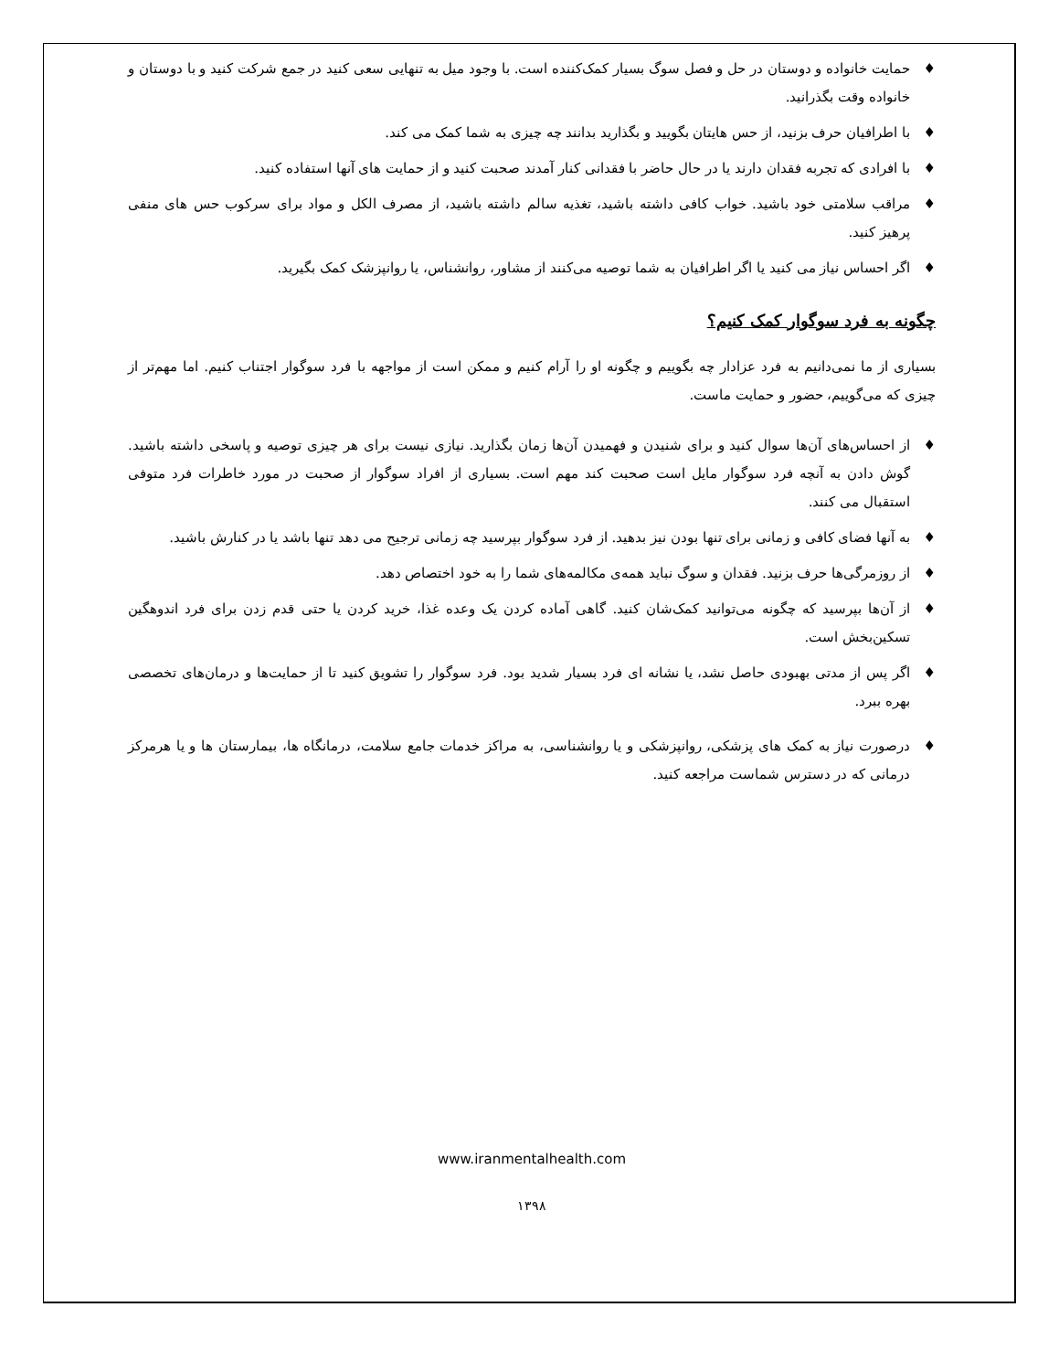♦ حمایت خانواده و دوستان در حل و فصل سوگ بسیار کمک‌کننده است. با وجود میل به تنهایی سعی کنید در جمع شرکت کنید و با دوستان و خانواده وقت بگذرانید.
♦ با اطرافیان حرف بزنید، از حس هایتان بگویید و بگذارید بدانند چه چیزی به شما کمک می کند.
♦ با افرادی که تجربه فقدان دارند یا در حال حاضر با فقدانی کنار آمدند صحبت کنید و از حمایت های آنها استفاده کنید.
♦ مراقب سلامتی خود باشید. خواب کافی داشته باشید، تغذیه سالم داشته باشید، از مصرف الکل و مواد برای سرکوب حس های منفی پرهیز کنید.
♦ اگر احساس نیاز می کنید یا اگر اطرافیان به شما توصیه می‌کنند از مشاور، روانشناس، یا روانپزشک کمک بگیرید.
چگونه به فرد سوگوار کمک کنیم؟
بسیاری از ما نمی‌دانیم به فرد عزادار چه بگوییم و چگونه او را آرام کنیم و ممکن است از مواجهه با فرد سوگوار اجتناب کنیم. اما مهم‌تر از چیزی که می‌گوییم، حضور و حمایت ماست.
♦ از احساس‌های آن‌ها سوال کنید و برای شنیدن و فهمیدن آن‌ها زمان بگذارید. نیازی نیست برای هر چیزی توصیه و پاسخی داشته باشید. گوش دادن به آنچه فرد سوگوار مایل است صحبت کند مهم است. بسیاری از افراد سوگوار از صحبت در مورد خاطرات فرد متوفی استقبال می کنند.
♦ به آنها فضای کافی و زمانی برای تنها بودن نیز بدهید. از فرد سوگوار بپرسید چه زمانی ترجیح می دهد تنها باشد یا در کنارش باشید.
♦ از روزمرگی‌ها حرف بزنید. فقدان و سوگ نباید همه‌ی مکالمه‌های شما را به خود اختصاص دهد.
♦ از آن‌ها بپرسید که چگونه می‌توانید کمک‌شان کنید. گاهی آماده کردن یک وعده غذا، خرید کردن یا حتی قدم زدن برای فرد اندوهگین تسکین‌بخش است.
♦ اگر پس از مدتی بهبودی حاصل نشد، یا نشانه ای فرد بسیار شدید بود. فرد سوگوار را تشویق کنید تا از حمایت‌ها و درمان‌های تخصصی بهره ببرد.
♦ درصورت نیاز به کمک های پزشکی، روانپزشکی و یا روانشناسی، به مراکز خدمات جامع سلامت، درمانگاه ها، بیمارستان ها و یا هرمرکز درمانی که در دسترس شماست مراجعه کنید.
www.iranmentalhealth.com
۱۳۹۸